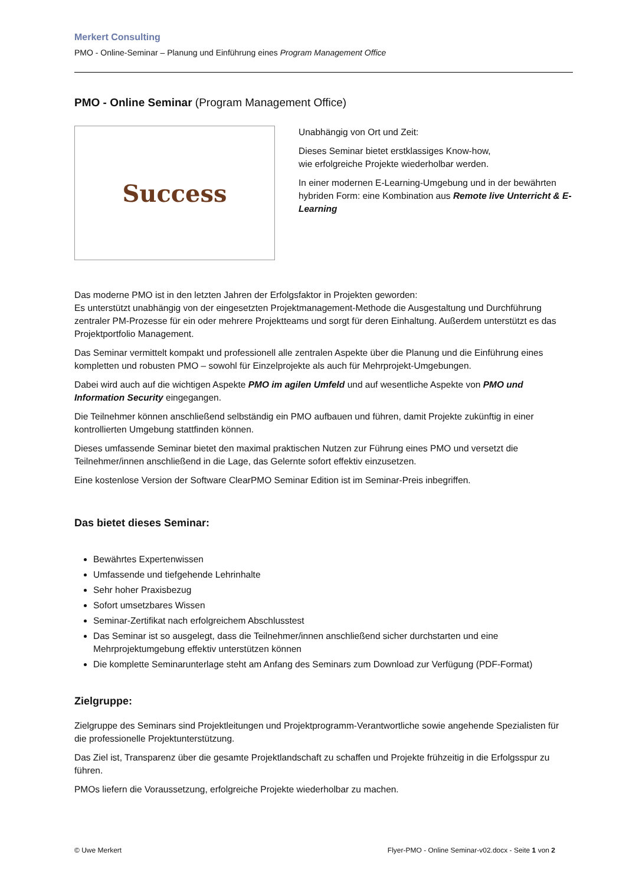Merkert Consulting
PMO - Online-Seminar – Planung und Einführung eines Program Management Office
PMO - Online Seminar (Program Management Office)
Success
Unabhängig von Ort und Zeit:
Dieses Seminar bietet erstklassiges Know-how,
wie erfolgreiche Projekte wiederholbar werden.
In einer modernen E-Learning-Umgebung und in der bewährten hybriden Form: eine Kombination aus Remote live Unterricht & E-Learning
Das moderne PMO ist in den letzten Jahren der Erfolgsfaktor in Projekten geworden:
Es unterstützt unabhängig von der eingesetzten Projektmanagement-Methode die Ausgestaltung und Durchführung zentraler PM-Prozesse für ein oder mehrere Projektteams und sorgt für deren Einhaltung. Außerdem unterstützt es das Projektportfolio Management.
Das Seminar vermittelt kompakt und professionell alle zentralen Aspekte über die Planung und die Einführung eines kompletten und robusten PMO – sowohl für Einzelprojekte als auch für Mehrprojekt-Umgebungen.
Dabei wird auch auf die wichtigen Aspekte PMO im agilen Umfeld und auf wesentliche Aspekte von PMO und Information Security eingegangen.
Die Teilnehmer können anschließend selbständig ein PMO aufbauen und führen, damit Projekte zukünftig in einer kontrollierten Umgebung stattfinden können.
Dieses umfassende Seminar bietet den maximal praktischen Nutzen zur Führung eines PMO und versetzt die Teilnehmer/innen anschließend in die Lage, das Gelernte sofort effektiv einzusetzen.
Eine kostenlose Version der Software ClearPMO Seminar Edition ist im Seminar-Preis inbegriffen.
Das bietet dieses Seminar:
Bewährtes Expertenwissen
Umfassende und tiefgehende Lehrinhalte
Sehr hoher Praxisbezug
Sofort umsetzbares Wissen
Seminar-Zertifikat nach erfolgreichem Abschlusstest
Das Seminar ist so ausgelegt, dass die Teilnehmer/innen anschließend sicher durchstarten und eine Mehrprojektumgebung effektiv unterstützen können
Die komplette Seminarunterlage steht am Anfang des Seminars zum Download zur Verfügung (PDF-Format)
Zielgruppe:
Zielgruppe des Seminars sind Projektleitungen und Projektprogramm-Verantwortliche sowie angehende Spezialisten für die professionelle Projektunterstützung.
Das Ziel ist, Transparenz über die gesamte Projektlandschaft zu schaffen und Projekte frühzeitig in die Erfolgsspur zu führen.
PMOs liefern die Voraussetzung, erfolgreiche Projekte wiederholbar zu machen.
© Uwe Merkert Flyer-PMO - Online Seminar-v02.docx - Seite 1 von 2